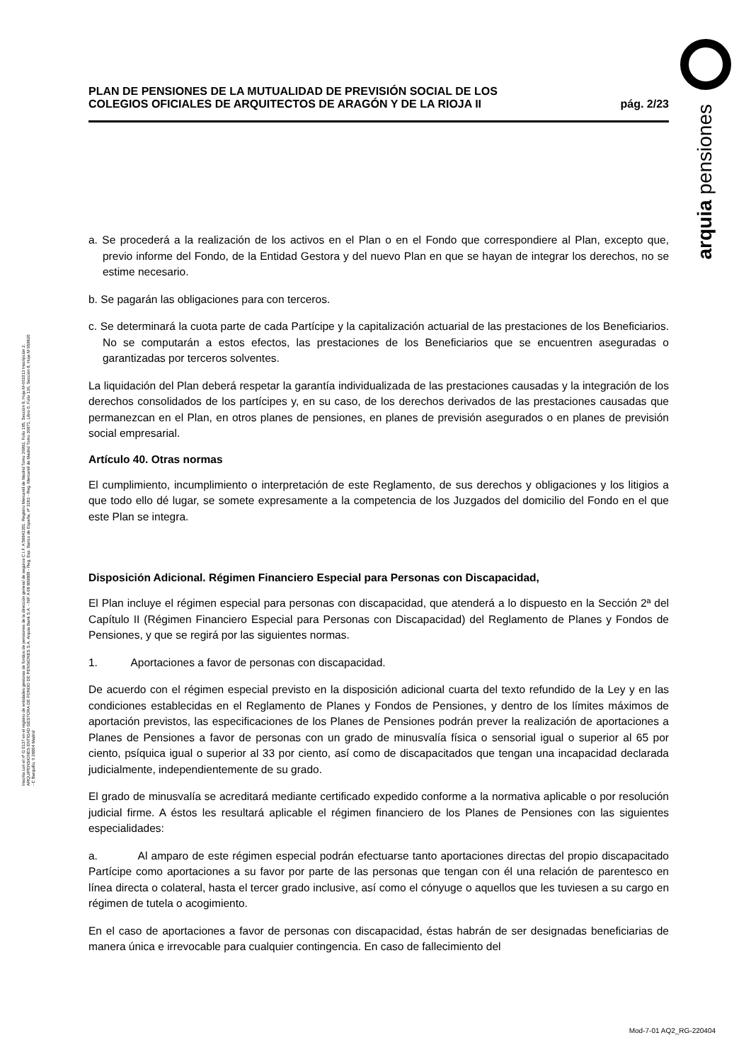arquia pensiones
Inscrita con el nº G 0137 en el registro de entidades gestoras de fondos de pensiones de la dirección general de seguros C.I.F. A 58843301. Registro Mercantil de Madrid Tomo 36992, Folio 185, Sección 8, Hoja M-661013 Inscripción 2. ARQUIPENSIONES ENTIDAD GESTORA DE FONDO DE PENSIONES S.A. Arquia Bank S.A. - NIF A 08 809808 - Reg. Esp. Banco de España, nº 3183 - Reg. Mercantil de Madrid Tomo 36871, Libro 0, Folio 136, Sección 8, Hoja M 659820 - C Barquillo, 6 28004 Madrid
PLAN DE PENSIONES DE LA MUTUALIDAD DE PREVISIÓN SOCIAL DE LOS
COLEGIOS OFICIALES DE ARQUITECTOS DE ARAGÓN Y DE LA RIOJA II
pág. 2/23
a. Se procederá a la realización de los activos en el Plan o en el Fondo que correspondiere al Plan, excepto que, previo informe del Fondo, de la Entidad Gestora y del nuevo Plan en que se hayan de integrar los derechos, no se estime necesario.
b. Se pagarán las obligaciones para con terceros.
c. Se determinará la cuota parte de cada Partícipe y la capitalización actuarial de las prestaciones de los Beneficiarios. No se computarán a estos efectos, las prestaciones de los Beneficiarios que se encuentren aseguradas o garantizadas por terceros solventes.
La liquidación del Plan deberá respetar la garantía individualizada de las prestaciones causadas y la integración de los derechos consolidados de los partícipes y, en su caso, de los derechos derivados de las prestaciones causadas que permanezcan en el Plan, en otros planes de pensiones, en planes de previsión asegurados o en planes de previsión social empresarial.
Artículo 40. Otras normas
El cumplimiento, incumplimiento o interpretación de este Reglamento, de sus derechos y obligaciones y los litigios a que todo ello dé lugar, se somete expresamente a la competencia de los Juzgados del domicilio del Fondo en el que este Plan se integra.
Disposición Adicional. Régimen Financiero Especial para Personas con Discapacidad,
El Plan incluye el régimen especial para personas con discapacidad, que atenderá a lo dispuesto en la Sección 2ª del Capítulo II (Régimen Financiero Especial para Personas con Discapacidad) del Reglamento de Planes y Fondos de Pensiones, y que se regirá por las siguientes normas.
1. Aportaciones a favor de personas con discapacidad.
De acuerdo con el régimen especial previsto en la disposición adicional cuarta del texto refundido de la Ley y en las condiciones establecidas en el Reglamento de Planes y Fondos de Pensiones, y dentro de los límites máximos de aportación previstos, las especificaciones de los Planes de Pensiones podrán prever la realización de aportaciones a Planes de Pensiones a favor de personas con un grado de minusvalía física o sensorial igual o superior al 65 por ciento, psíquica igual o superior al 33 por ciento, así como de discapacitados que tengan una incapacidad declarada judicialmente, independientemente de su grado.
El grado de minusvalía se acreditará mediante certificado expedido conforme a la normativa aplicable o por resolución judicial firme. A éstos les resultará aplicable el régimen financiero de los Planes de Pensiones con las siguientes especialidades:
a. Al amparo de este régimen especial podrán efectuarse tanto aportaciones directas del propio discapacitado Partícipe como aportaciones a su favor por parte de las personas que tengan con él una relación de parentesco en línea directa o colateral, hasta el tercer grado inclusive, así como el cónyuge o aquellos que les tuviesen a su cargo en régimen de tutela o acogimiento.
En el caso de aportaciones a favor de personas con discapacidad, éstas habrán de ser designadas beneficiarias de manera única e irrevocable para cualquier contingencia. En caso de fallecimiento del
Mod-7-01 AQ2_RG-220404